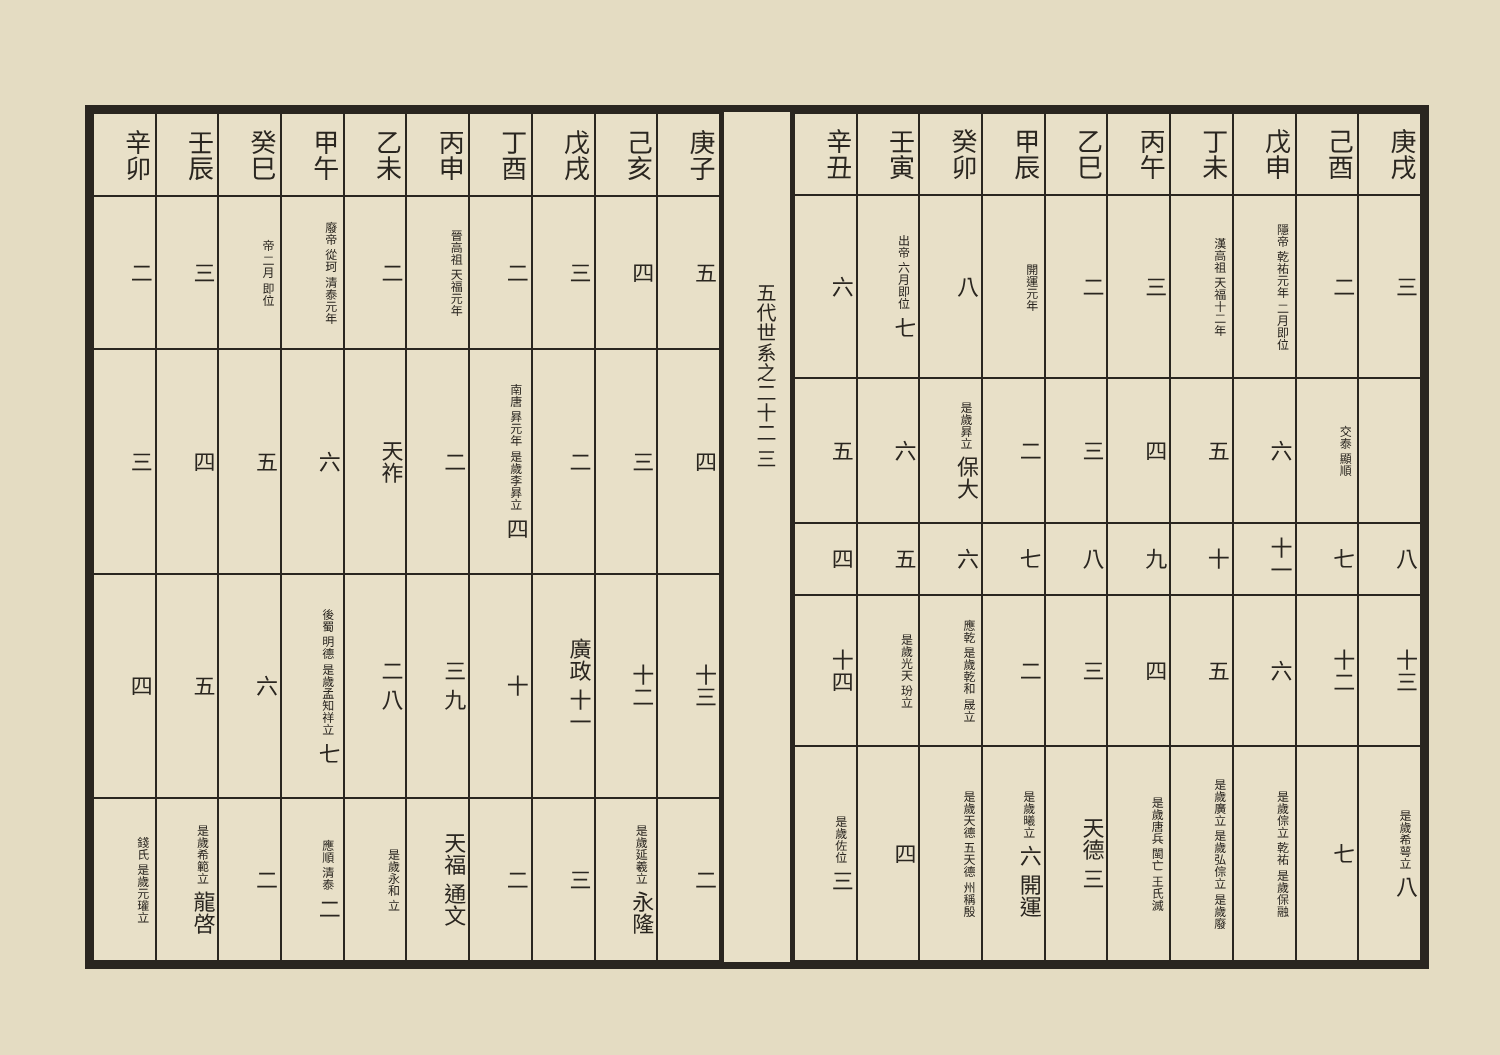| 辛卯 | 壬辰 | 癸巳 | 甲午 | 乙未 | 丙申 | 丁酉 | 戊戌 | 己亥 | 庚子 |
| --- | --- | --- | --- | --- | --- | --- | --- | --- | --- |
| 二 | 三 | 帝 二月 即位 | 廢帝 從珂 清泰元年 | 二 | 晉高祖 天福元年 | 二 | 三 | 四 | 五 |
| 三 | 四 | 五 | 六 | 天祚 | 二 | 南唐 昪元年 是歲李昪立 四 | 二 | 三 | 四 |
| 四 | 五 | 六 | 後蜀 明德 是歲孟知祥立 七 | 二 八 | 三 九 | 十 | 廣政 十一 | 十二 | 十三 |
| 錢氏 是歲元瓘立 | 是歲希範立 龍啓 | 二 | 應順 清泰 二 | 是歲永和 立 | 天福 通文 | 二 | 三 | 是歲延羲立 永隆 | 二 |
五代世系之二十二 三
| 辛丑 | 壬寅 | 癸卯 | 甲辰 | 乙巳 | 丙午 | 丁未 | 戊申 | 己酉 | 庚戌 |
| --- | --- | --- | --- | --- | --- | --- | --- | --- | --- |
| 六 | 出帝 六月即位 七 | 八 | 開運元年 | 二 | 三 | 漢高祖 天福十二年 | 隱帝 乾祐元年 二月即位 | 二 | 三 |
| 五 | 六 | 是歲昪立 保大 | 二 | 三 | 四 | 五 | 六 | 交泰 顯順 | |
| 四 | 五 | 六 | 七 | 八 | 九 | 十 | 十一 | 七 | 八 |
| 十四 | 是歲光天 玢立 | 應乾 是歲乾和 晟立 | 二 | 三 | 四 | 五 | 六 | 十二 | 十三 |
| 是歲佐位 三 | 四 | 是歲天德 五天德 州稱殷 | 是歲曦立 六 開運 | 天德 三 | 是歲唐兵 閩亡 王氏滅 | 是歲廣立 是歲弘倧立 是歲廢 | 是歲倧立 乾祐 是歲保融 | 七 | 是歲希萼立 八 |